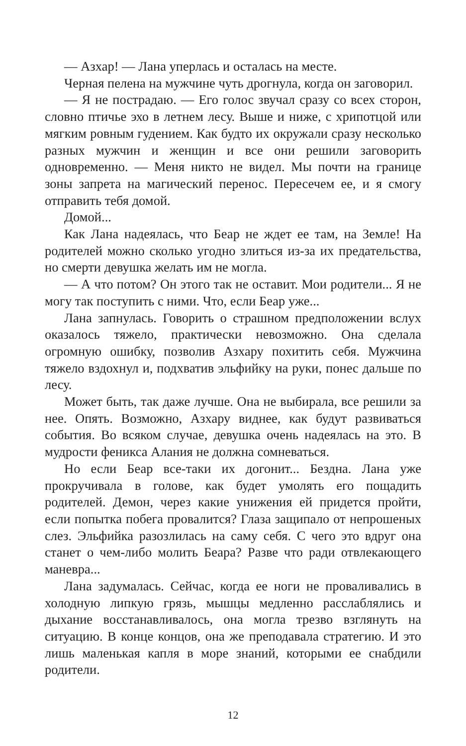— Азхар! — Лана уперлась и осталась на месте.
Черная пелена на мужчине чуть дрогнула, когда он заговорил.
— Я не пострадаю. — Его голос звучал сразу со всех сторон, словно птичье эхо в летнем лесу. Выше и ниже, с хрипотцой или мягким ровным гудением. Как будто их окружали сразу несколько разных мужчин и женщин и все они решили заговорить одновременно. — Меня никто не видел. Мы почти на границе зоны запрета на магический перенос. Пересечем ее, и я смогу отправить тебя домой.
Домой...
Как Лана надеялась, что Беар не ждет ее там, на Земле! На родителей можно сколько угодно злиться из-за их предательства, но смерти девушка желать им не могла.
— А что потом? Он этого так не оставит. Мои родители... Я не могу так поступить с ними. Что, если Беар уже...
Лана запнулась. Говорить о страшном предположении вслух оказалось тяжело, практически невозможно. Она сделала огромную ошибку, позволив Азхару похитить себя. Мужчина тяжело вздохнул и, подхватив эльфийку на руки, понес дальше по лесу.
Может быть, так даже лучше. Она не выбирала, все решили за нее. Опять. Возможно, Азхару виднее, как будут развиваться события. Во всяком случае, девушка очень надеялась на это. В мудрости феникса Алания не должна сомневаться.
Но если Беар все-таки их догонит... Бездна. Лана уже прокручивала в голове, как будет умолять его пощадить родителей. Демон, через какие унижения ей придется пройти, если попытка побега провалится? Глаза защипало от непрошеных слез. Эльфийка разозлилась на саму себя. С чего это вдруг она станет о чем-либо молить Беара? Разве что ради отвлекающего маневра...
Лана задумалась. Сейчас, когда ее ноги не проваливались в холодную липкую грязь, мышцы медленно расслаблялись и дыхание восстанавливалось, она могла трезво взглянуть на ситуацию. В конце концов, она же преподавала стратегию. И это лишь маленькая капля в море знаний, которыми ее снабдили родители.
12